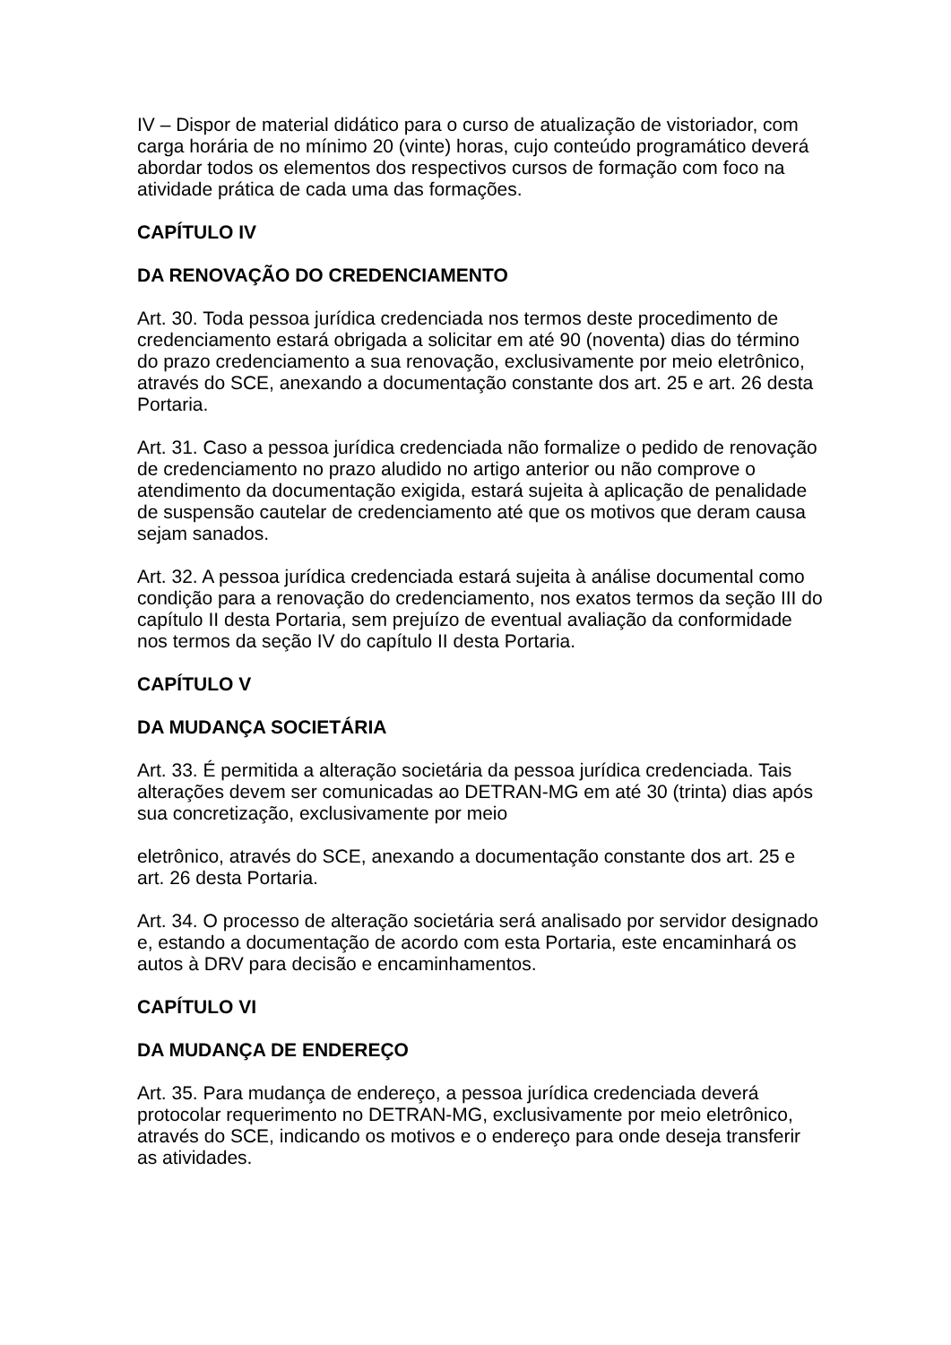IV – Dispor de material didático para o curso de atualização de vistoriador, com carga horária de no mínimo 20 (vinte) horas, cujo conteúdo programático deverá abordar todos os elementos dos respectivos cursos de formação com foco na atividade prática de cada uma das formações.
CAPÍTULO IV
DA RENOVAÇÃO DO CREDENCIAMENTO
Art. 30. Toda pessoa jurídica credenciada nos termos deste procedimento de credenciamento estará obrigada a solicitar em até 90 (noventa) dias do término do prazo credenciamento a sua renovação, exclusivamente por meio eletrônico, através do SCE, anexando a documentação constante dos art. 25 e art. 26 desta Portaria.
Art. 31. Caso a pessoa jurídica credenciada não formalize o pedido de renovação de credenciamento no prazo aludido no artigo anterior ou não comprove o atendimento da documentação exigida, estará sujeita à aplicação de penalidade de suspensão cautelar de credenciamento até que os motivos que deram causa sejam sanados.
Art. 32. A pessoa jurídica credenciada estará sujeita à análise documental como condição para a renovação do credenciamento, nos exatos termos da seção III do capítulo II desta Portaria, sem prejuízo de eventual avaliação da conformidade nos termos da seção IV do capítulo II desta Portaria.
CAPÍTULO V
DA MUDANÇA SOCIETÁRIA
Art. 33. É permitida a alteração societária da pessoa jurídica credenciada. Tais alterações devem ser comunicadas ao DETRAN-MG em até 30 (trinta) dias após sua concretização, exclusivamente por meio
eletrônico, através do SCE, anexando a documentação constante dos art. 25 e art. 26 desta Portaria.
Art. 34. O processo de alteração societária será analisado por servidor designado e, estando a documentação de acordo com esta Portaria, este encaminhará os autos à DRV para decisão e encaminhamentos.
CAPÍTULO VI
DA MUDANÇA DE ENDEREÇO
Art. 35. Para mudança de endereço, a pessoa jurídica credenciada deverá protocolar requerimento no DETRAN-MG, exclusivamente por meio eletrônico, através do SCE, indicando os motivos e o endereço para onde deseja transferir as atividades.